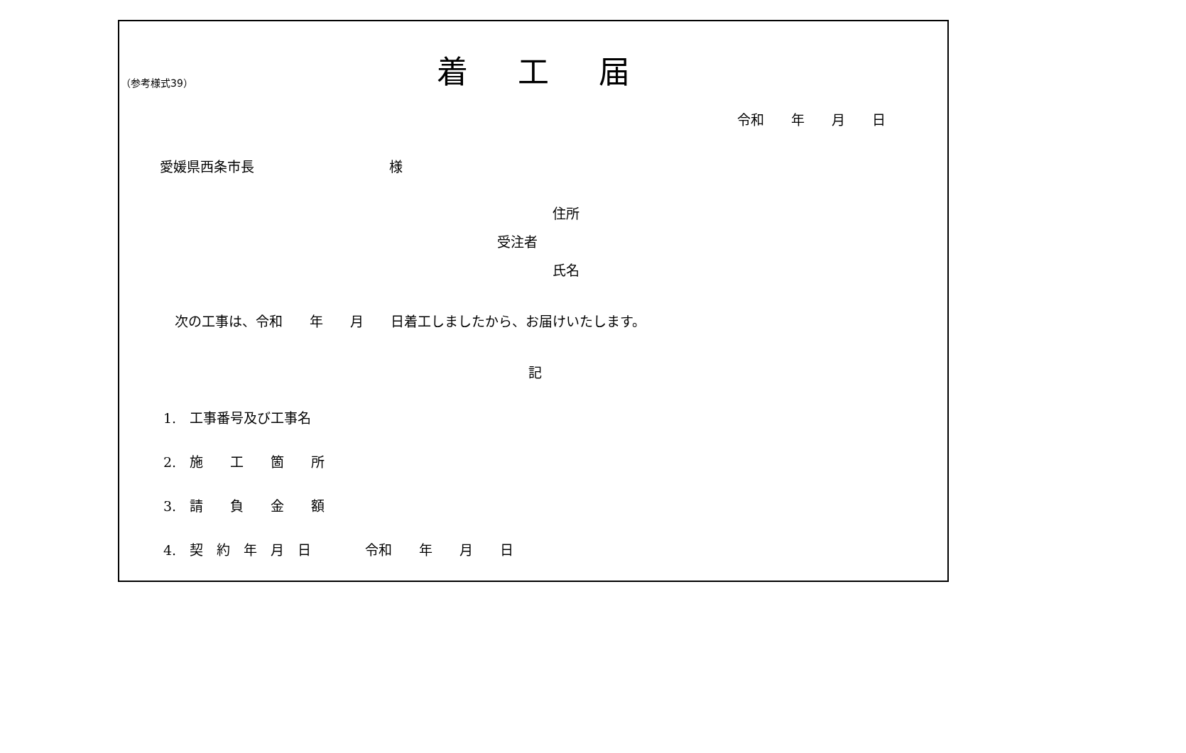（参考様式39）
着工届
令和　　年　　月　　日
愛媛県西条市長　　　　　　　　　　様
住所
受注者
氏名
次の工事は、令和　　年　　月　　日着工しましたから、お届けいたします。
記
1.　工事番号及び工事名
2.　施　　工　　箇　　所
3.　請　　負　　金　　額
4.　契　約　年　月　日　　　　令和　　年　　月　　日